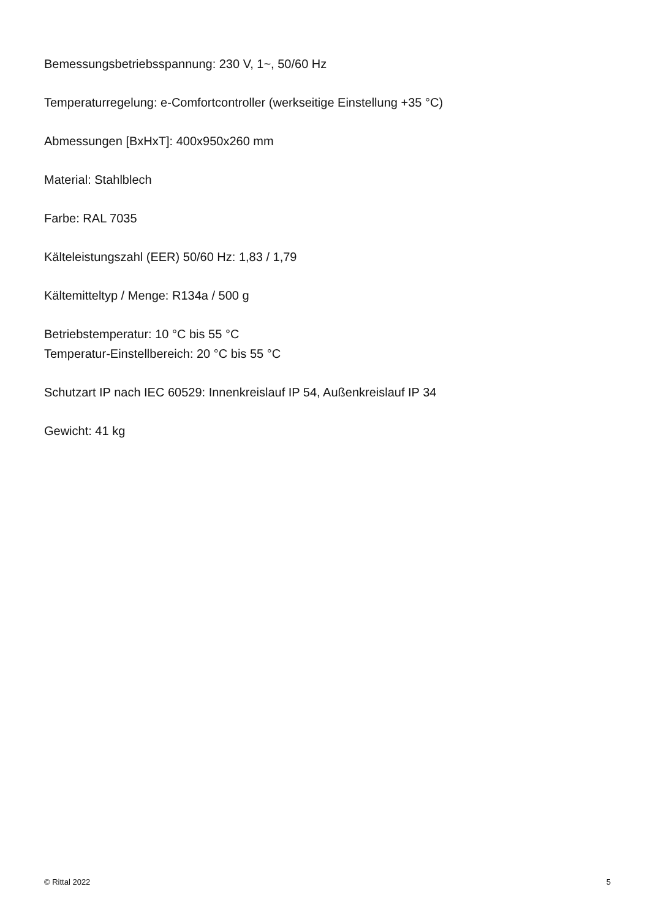Bemessungsbetriebsspannung: 230 V, 1~, 50/60 Hz
Temperaturregelung: e-Comfortcontroller (werkseitige Einstellung +35 °C)
Abmessungen [BxHxT]: 400x950x260 mm
Material: Stahlblech
Farbe: RAL 7035
Kälteleistungszahl (EER) 50/60 Hz: 1,83 / 1,79
Kältemitteltyp / Menge: R134a / 500 g
Betriebstemperatur: 10 °C bis 55 °C
Temperatur-Einstellbereich: 20 °C bis 55 °C
Schutzart IP nach IEC 60529: Innenkreislauf IP 54, Außenkreislauf IP 34
Gewicht: 41 kg
© Rittal 2022 5